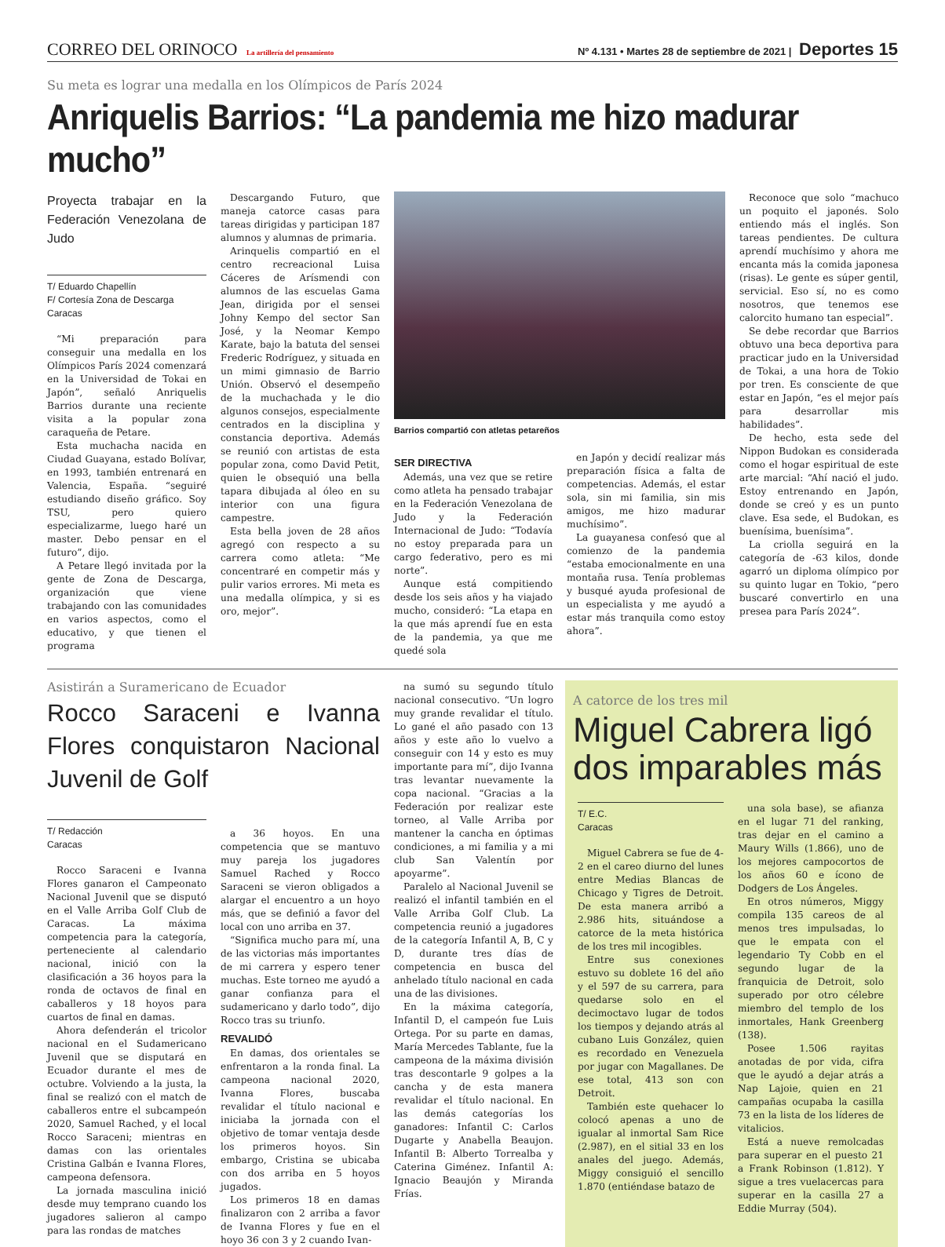CORREO DEL ORINOCO La artillería del pensamiento
Nº 4.131 • Martes 28 de septiembre de 2021 | Deportes 15
Su meta es lograr una medalla en los Olímpicos de París 2024
Anriquelis Barrios: “La pandemia me hizo madurar mucho”
Proyecta trabajar en la Federación Venezolana de Judo
T/ Eduardo Chapellín
F/ Cortesía Zona de Descarga
Caracas
“Mi preparación para conseguir una medalla en los Olímpicos París 2024 comenzará en la Universidad de Tokai en Japón”, señaló Anriquelis Barrios durante una reciente visita a la popular zona caraqueña de Petare.
Esta muchacha nacida en Ciudad Guayana, estado Bolívar, en 1993, también entrenará en Valencia, España. “seguiré estudiando diseño gráfico. Soy TSU, pero quiero especializarme, luego haré un master. Debo pensar en el futuro”, dijo.
A Petare llegó invitada por la gente de Zona de Descarga, organización que viene trabajando con las comunidades en varios aspectos, como el educativo, y que tienen el programa
Descargando Futuro, que maneja catorce casas para tareas dirigidas y participan 187 alumnos y alumnas de primaria.
Arinquelis compartió en el centro recreacional Luisa Cáceres de Arísmendi con alumnos de las escuelas Gama Jean, dirigida por el sensei Johny Kempo del sector San José, y la Neomar Kempo Karate, bajo la batuta del sensei Frederic Rodríguez, y situada en un mimi gimnasio de Barrio Unión. Observó el desempeño de la muchachada y le dio algunos consejos, especialmente centrados en la disciplina y constancia deportiva. Además se reunió con artistas de esta popular zona, como David Petit, quien le obsequió una bella tapara dibujada al óleo en su interior con una figura campestre.
Esta bella joven de 28 años agregó con respecto a su carrera como atleta: “Me concentraré en competir más y pulir varios errores. Mi meta es una medalla olímpica, y si es oro, mejor”.
Barrios compartió con atletas petareños
SER DIRECTIVA
Además, una vez que se retire como atleta ha pensado trabajar en la Federación Venezolana de Judo y la Federación Internacional de Judo: “Todavía no estoy preparada para un cargo federativo, pero es mi norte”.
Aunque está compitiendo desde los seis años y ha viajado mucho, consideró: “La etapa en la que más aprendí fue en esta de la pandemia, ya que me quedé sola
en Japón y decidí realizar más preparación física a falta de competencias. Además, el estar sola, sin mi familia, sin mis amigos, me hizo madurar muchísimo”.
La guayanesa confesó que al comienzo de la pandemia “estaba emocionalmente en una montaña rusa. Tenía problemas y busqué ayuda profesional de un especialista y me ayudó a estar más tranquila como estoy ahora”.
Reconoce que solo “machuco un poquito el japonés. Solo entiendo más el inglés. Son tareas pendientes. De cultura aprendí muchísimo y ahora me encanta más la comida japonesa (risas). Le gente es súper gentil, servicial. Eso sí, no es como nosotros, que tenemos ese calorcito humano tan especial”.
Se debe recordar que Barrios obtuvo una beca deportiva para practicar judo en la Universidad de Tokai, a una hora de Tokio por tren. Es consciente de que estar en Japón, “es el mejor país para desarrollar mis habilidades”.
De hecho, esta sede del Nippon Budokan es considerada como el hogar espiritual de este arte marcial: “Ahí nació el judo. Estoy entrenando en Japón, donde se creó y es un punto clave. Esa sede, el Budokan, es buenísima, buenísima”.
La criolla seguirá en la categoría de -63 kilos, donde agarró un diploma olímpico por su quinto lugar en Tokio, “pero buscaré convertirlo en una presea para París 2024”.
Asistirán a Suramericano de Ecuador
Rocco Saraceni e Ivanna Flores conquistaron Nacional Juvenil de Golf
T/ Redacción
Caracas
Rocco Saraceni e Ivanna Flores ganaron el Campeonato Nacional Juvenil que se disputó en el Valle Arriba Golf Club de Caracas. La máxima competencia para la categoría, perteneciente al calendario nacional, inició con la clasificación a 36 hoyos para la ronda de octavos de final en caballeros y 18 hoyos para cuartos de final en damas.
Ahora defenderán el tricolor nacional en el Sudamericano Juvenil que se disputará en Ecuador durante el mes de octubre. Volviendo a la justa, la final se realizó con el match de caballeros entre el subcampeón 2020, Samuel Rached, y el local Rocco Saraceni; mientras en damas con las orientales Cristina Galbán e Ivanna Flores, campeona defensora.
La jornada masculina inició desde muy temprano cuando los jugadores salieron al campo para las rondas de matches
a 36 hoyos. En una competencia que se mantuvo muy pareja los jugadores Samuel Rached y Rocco Saraceni se vieron obligados a alargar el encuentro a un hoyo más, que se definió a favor del local con uno arriba en 37.
“Significa mucho para mí, una de las victorias más importantes de mi carrera y espero tener muchas. Este torneo me ayudó a ganar confianza para el sudamericano y darlo todo”, dijo Rocco tras su triunfo.
REVALIDÓ
En damas, dos orientales se enfrentaron a la ronda final. La campeona nacional 2020, Ivanna Flores, buscaba revalidar el título nacional e iniciaba la jornada con el objetivo de tomar ventaja desde los primeros hoyos. Sin embargo, Cristina se ubicaba con dos arriba en 5 hoyos jugados.
Los primeros 18 en damas finalizaron con 2 arriba a favor de Ivanna Flores y fue en el hoyo 36 con 3 y 2 cuando Ivan-
na sumó su segundo título nacional consecutivo. “Un logro muy grande revalidar el título. Lo gané el año pasado con 13 años y este año lo vuelvo a conseguir con 14 y esto es muy importante para mí”, dijo Ivanna tras levantar nuevamente la copa nacional. “Gracias a la Federación por realizar este torneo, al Valle Arriba por mantener la cancha en óptimas condiciones, a mi familia y a mi club San Valentín por apoyarme”.
Paralelo al Nacional Juvenil se realizó el infantil también en el Valle Arriba Golf Club. La competencia reunió a jugadores de la categoría Infantil A, B, C y D, durante tres días de competencia en busca del anhelado título nacional en cada una de las divisiones.
En la máxima categoría, Infantil D, el campeón fue Luis Ortega. Por su parte en damas, María Mercedes Tablante, fue la campeona de la máxima división tras descontarle 9 golpes a la cancha y de esta manera revalidar el título nacional. En las demás categorías los ganadores: Infantil C: Carlos Dugarte y Anabella Beaujon. Infantil B: Alberto Torrealba y Caterina Giménez. Infantil A: Ignacio Beaujón y Miranda Frías.
A catorce de los tres mil
Miguel Cabrera ligó dos imparables más
T/ E.C.
Caracas
Miguel Cabrera se fue de 4-2 en el careo diurno del lunes entre Medias Blancas de Chicago y Tigres de Detroit. De esta manera arribó a 2.986 hits, situándose a catorce de la meta histórica de los tres mil incogibles.
Entre sus conexiones estuvo su doblete 16 del año y el 597 de su carrera, para quedarse solo en el decimoctavo lugar de todos los tiempos y dejando atrás al cubano Luis González, quien es recordado en Venezuela por jugar con Magallanes. De ese total, 413 son con Detroit.
También este quehacer lo colocó apenas a uno de igualar al inmortal Sam Rice (2.987), en el sitial 33 en los anales del juego. Además, Miggy consiguió el sencillo 1.870 (entiéndase batazo de
una sola base), se afianza en el lugar 71 del ranking, tras dejar en el camino a Maury Wills (1.866), uno de los mejores campocortos de los años 60 e ícono de Dodgers de Los Ángeles.
En otros números, Miggy compila 135 careos de al menos tres impulsadas, lo que le empata con el legendario Ty Cobb en el segundo lugar de la franquicia de Detroit, solo superado por otro célebre miembro del templo de los inmortales, Hank Greenberg (138).
Posee 1.506 rayitas anotadas de por vida, cifra que le ayudó a dejar atrás a Nap Lajoie, quien en 21 campañas ocupaba la casilla 73 en la lista de los líderes de vitalicios.
Está a nueve remolcadas para superar en el puesto 21 a Frank Robinson (1.812). Y sigue a tres vuelacercas para superar en la casilla 27 a Eddie Murray (504).